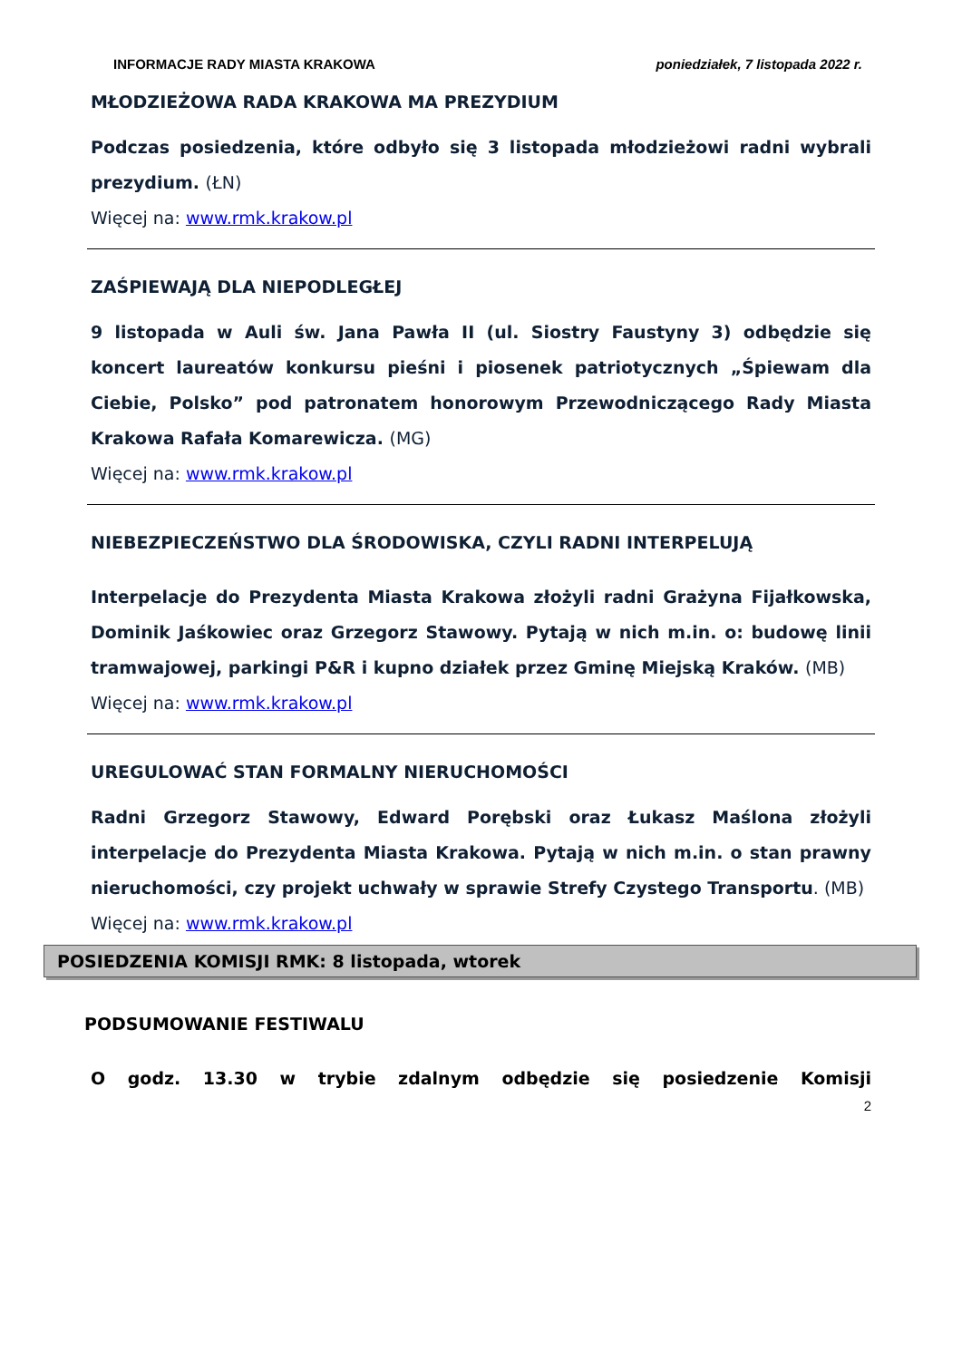INFORMACJE RADY MIASTA KRAKOWA poniedziałek, 7 listopada 2022 r.
MŁODZIEŻOWA RADA KRAKOWA MA PREZYDIUM
Podczas posiedzenia, które odbyło się 3 listopada młodzieżowi radni wybrali prezydium. (ŁN)
Więcej na: www.rmk.krakow.pl
ZAŚPIEWAJĄ DLA NIEPODLEGŁEJ
9 listopada w Auli św. Jana Pawła II (ul. Siostry Faustyny 3) odbędzie się koncert laureatów konkursu pieśni i piosenek patriotycznych „Śpiewam dla Ciebie, Polsko” pod patronatem honorowym Przewodniczącego Rady Miasta Krakowa Rafała Komarewicza. (MG)
Więcej na: www.rmk.krakow.pl
NIEBEZPIECZEŃSTWO DLA ŚRODOWISKA, CZYLI RADNI INTERPELUJĄ
Interpelacje do Prezydenta Miasta Krakowa złożyli radni Grażyna Fijałkowska, Dominik Jaśkowiec oraz Grzegorz Stawowy. Pytają w nich m.in. o: budowę linii tramwajowej, parkingi P&R i kupno działek przez Gminę Miejską Kraków. (MB)
Więcej na: www.rmk.krakow.pl
UREGULOWAĆ STAN FORMALNY NIERUCHOMOŚCI
Radni Grzegorz Stawowy, Edward Porębski oraz Łukasz Maślona złożyli interpelacje do Prezydenta Miasta Krakowa. Pytają w nich m.in. o stan prawny nieruchomości, czy projekt uchwały w sprawie Strefy Czystego Transportu. (MB)
Więcej na: www.rmk.krakow.pl
POSIEDZENIA KOMISJI RMK: 8 listopada, wtorek
PODSUMOWANIE FESTIWALU
O godz. 13.30 w trybie zdalnym odbędzie się posiedzenie Komisji
2